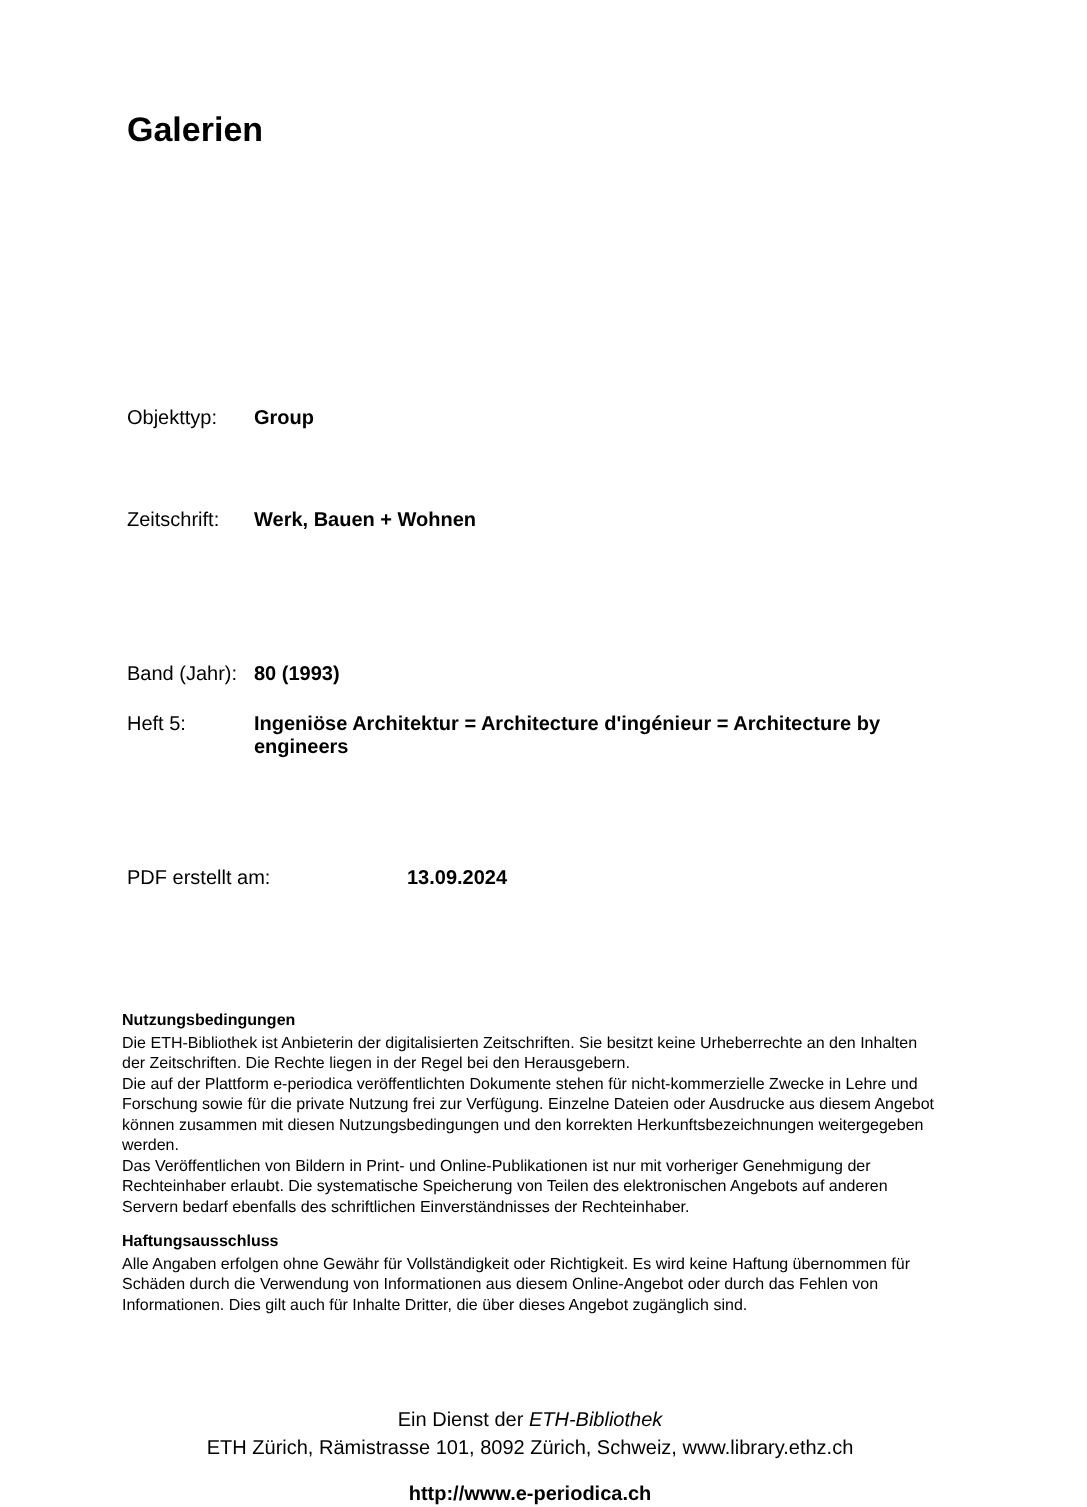Galerien
Objekttyp: Group
Zeitschrift:
Werk, Bauen + Wohnen
Band (Jahr):
80 (1993)
Heft 5: Ingeniöse Architektur = Architecture d'ingénieur = Architecture by engineers
PDF erstellt am: 13.09.2024
Nutzungsbedingungen
Die ETH-Bibliothek ist Anbieterin der digitalisierten Zeitschriften. Sie besitzt keine Urheberrechte an den Inhalten der Zeitschriften. Die Rechte liegen in der Regel bei den Herausgebern.
Die auf der Plattform e-periodica veröffentlichten Dokumente stehen für nicht-kommerzielle Zwecke in Lehre und Forschung sowie für die private Nutzung frei zur Verfügung. Einzelne Dateien oder Ausdrucke aus diesem Angebot können zusammen mit diesen Nutzungsbedingungen und den korrekten Herkunftsbezeichnungen weitergegeben werden.
Das Veröffentlichen von Bildern in Print- und Online-Publikationen ist nur mit vorheriger Genehmigung der Rechteinhaber erlaubt. Die systematische Speicherung von Teilen des elektronischen Angebots auf anderen Servern bedarf ebenfalls des schriftlichen Einverständnisses der Rechteinhaber.
Haftungsausschluss
Alle Angaben erfolgen ohne Gewähr für Vollständigkeit oder Richtigkeit. Es wird keine Haftung übernommen für Schäden durch die Verwendung von Informationen aus diesem Online-Angebot oder durch das Fehlen von Informationen. Dies gilt auch für Inhalte Dritter, die über dieses Angebot zugänglich sind.
Ein Dienst der ETH-Bibliothek
ETH Zürich, Rämistrasse 101, 8092 Zürich, Schweiz, www.library.ethz.ch
http://www.e-periodica.ch